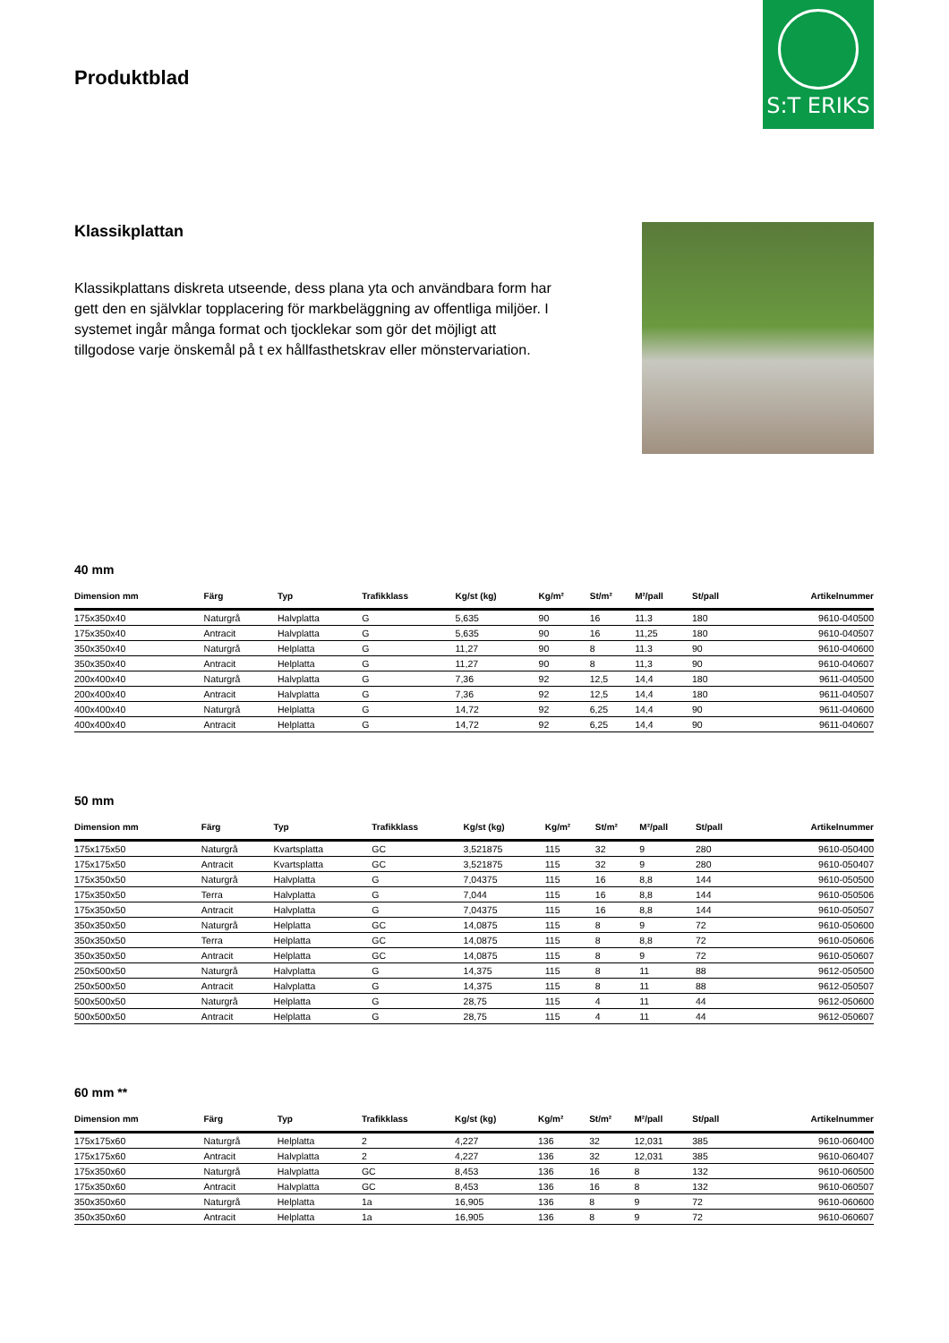Produktblad
S:T ERIKS
Klassikplattan
Klassikplattans diskreta utseende, dess plana yta och användbara form har gett den en självklar topplacering för markbeläggning av offentliga miljöer. I systemet ingår många format och tjocklekar som gör det möjligt att tillgodose varje önskemål på t ex hållfasthetskrav eller mönstervariation.
40 mm
| Dimension mm | Färg | Typ | Trafikklass | Kg/st (kg) | Kg/m² | St/m² | M²/pall | St/pall | Artikelnummer |
| --- | --- | --- | --- | --- | --- | --- | --- | --- | --- |
| 175x350x40 | Naturgrå | Halvplatta | G | 5,635 | 90 | 16 | 11.3 | 180 | 9610-040500 |
| 175x350x40 | Antracit | Halvplatta | G | 5,635 | 90 | 16 | 11,25 | 180 | 9610-040507 |
| 350x350x40 | Naturgrå | Helplatta | G | 11,27 | 90 | 8 | 11.3 | 90 | 9610-040600 |
| 350x350x40 | Antracit | Helplatta | G | 11,27 | 90 | 8 | 11,3 | 90 | 9610-040607 |
| 200x400x40 | Naturgrå | Halvplatta | G | 7,36 | 92 | 12,5 | 14,4 | 180 | 9611-040500 |
| 200x400x40 | Antracit | Halvplatta | G | 7,36 | 92 | 12,5 | 14,4 | 180 | 9611-040507 |
| 400x400x40 | Naturgrå | Helplatta | G | 14,72 | 92 | 6,25 | 14,4 | 90 | 9611-040600 |
| 400x400x40 | Antracit | Helplatta | G | 14,72 | 92 | 6,25 | 14,4 | 90 | 9611-040607 |
50 mm
| Dimension mm | Färg | Typ | Trafikklass | Kg/st (kg) | Kg/m² | St/m² | M²/pall | St/pall | Artikelnummer |
| --- | --- | --- | --- | --- | --- | --- | --- | --- | --- |
| 175x175x50 | Naturgrå | Kvartsplatta | GC | 3,521875 | 115 | 32 | 9 | 280 | 9610-050400 |
| 175x175x50 | Antracit | Kvartsplatta | GC | 3,521875 | 115 | 32 | 9 | 280 | 9610-050407 |
| 175x350x50 | Naturgrå | Halvplatta | G | 7,04375 | 115 | 16 | 8,8 | 144 | 9610-050500 |
| 175x350x50 | Terra | Halvplatta | G | 7,044 | 115 | 16 | 8,8 | 144 | 9610-050506 |
| 175x350x50 | Antracit | Halvplatta | G | 7,04375 | 115 | 16 | 8,8 | 144 | 9610-050507 |
| 350x350x50 | Naturgrå | Helplatta | GC | 14,0875 | 115 | 8 | 9 | 72 | 9610-050600 |
| 350x350x50 | Terra | Helplatta | GC | 14,0875 | 115 | 8 | 8,8 | 72 | 9610-050606 |
| 350x350x50 | Antracit | Helplatta | GC | 14,0875 | 115 | 8 | 9 | 72 | 9610-050607 |
| 250x500x50 | Naturgrå | Halvplatta | G | 14,375 | 115 | 8 | 11 | 88 | 9612-050500 |
| 250x500x50 | Antracit | Halvplatta | G | 14,375 | 115 | 8 | 11 | 88 | 9612-050507 |
| 500x500x50 | Naturgrå | Helplatta | G | 28,75 | 115 | 4 | 11 | 44 | 9612-050600 |
| 500x500x50 | Antracit | Helplatta | G | 28,75 | 115 | 4 | 11 | 44 | 9612-050607 |
60 mm **
| Dimension mm | Färg | Typ | Trafikklass | Kg/st (kg) | Kg/m² | St/m² | M²/pall | St/pall | Artikelnummer |
| --- | --- | --- | --- | --- | --- | --- | --- | --- | --- |
| 175x175x60 | Naturgrå | Helplatta | 2 | 4,227 | 136 | 32 | 12,031 | 385 | 9610-060400 |
| 175x175x60 | Antracit | Halvplatta | 2 | 4,227 | 136 | 32 | 12,031 | 385 | 9610-060407 |
| 175x350x60 | Naturgrå | Halvplatta | GC | 8,453 | 136 | 16 | 8 | 132 | 9610-060500 |
| 175x350x60 | Antracit | Halvplatta | GC | 8,453 | 136 | 16 | 8 | 132 | 9610-060507 |
| 350x350x60 | Naturgrå | Helplatta | 1a | 16,905 | 136 | 8 | 9 | 72 | 9610-060600 |
| 350x350x60 | Antracit | Helplatta | 1a | 16,905 | 136 | 8 | 9 | 72 | 9610-060607 |